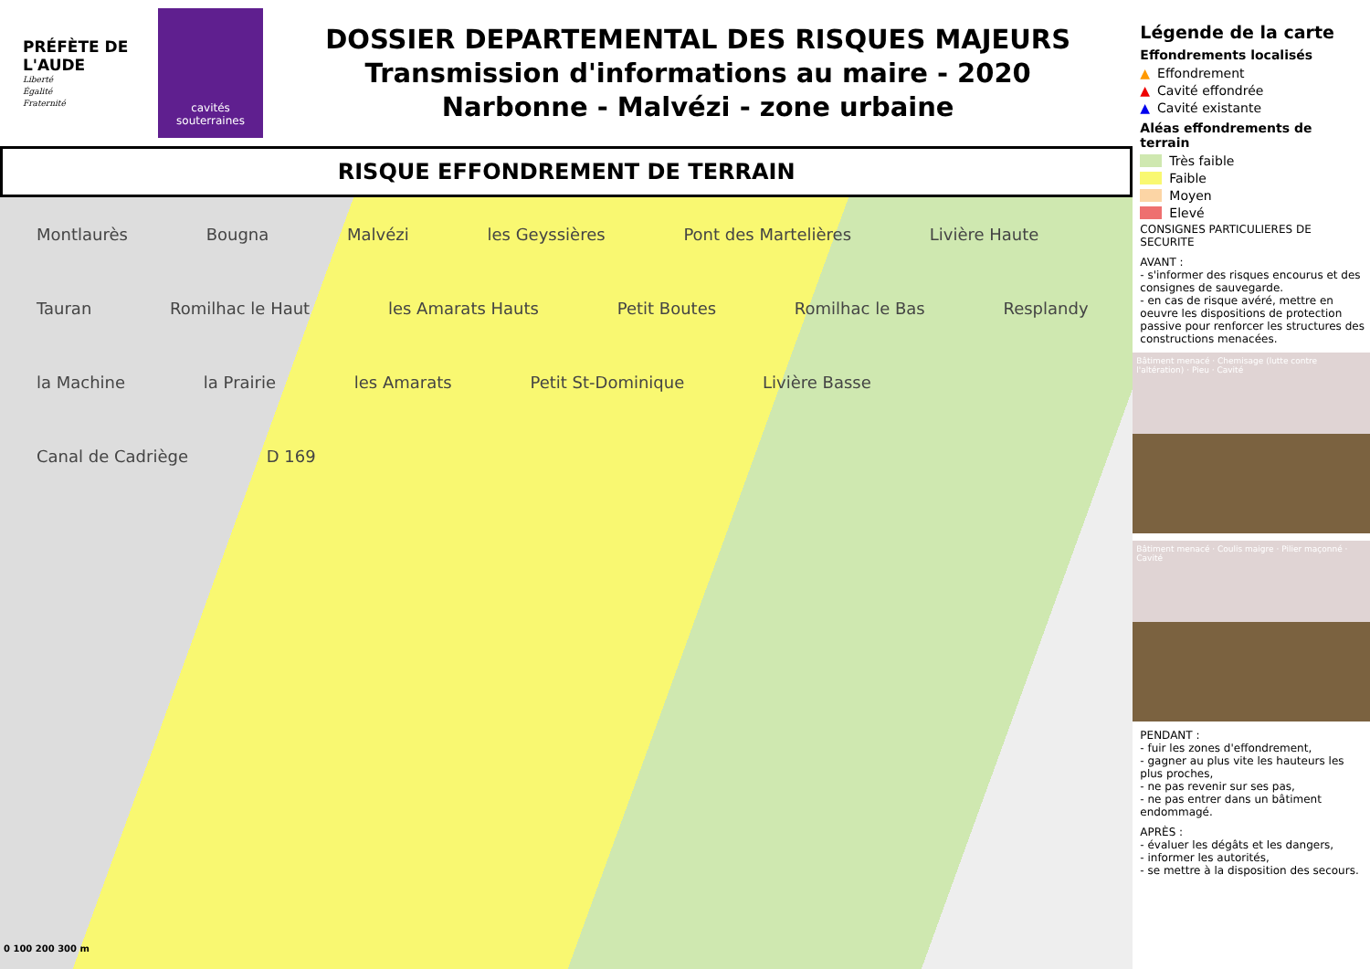PRÉFÈTE DE L'AUDE
Liberté
Égalité
Fraternité
cavités souterraines
DOSSIER DEPARTEMENTAL DES RISQUES MAJEURS
Transmission d'informations au maire - 2020
Narbonne - Malvézi - zone urbaine
RISQUE EFFONDREMENT DE TERRAIN
Montlaurès Bougna Malvézi les Geyssières Pont des Martelières Livière Haute Tauran Romilhac le Haut les Amarats Hauts Petit Boutes Romilhac le Bas Resplandy la Machine la Prairie les Amarats Petit St-Dominique Livière Basse Canal de Cadriège D 169
0 100 200 300 m
Légende de la carte
Effondrements localisés
▲ Effondrement
▲ Cavité effondrée
▲ Cavité existante
Aléas effondrements de terrain
Très faible
Faible
Moyen
Elevé
CONSIGNES PARTICULIERES DE SECURITE
AVANT :
- s'informer des risques encourus et des consignes de sauvegarde.
- en cas de risque avéré, mettre en oeuvre les dispositions de protection passive pour renforcer les structures des constructions menacées.
Bâtiment menacé · Chemisage (lutte contre l'altération) · Pieu · Cavité
Bâtiment menacé · Coulis maigre · Pilier maçonné · Cavité
PENDANT :
- fuir les zones d'effondrement,
- gagner au plus vite les hauteurs les plus proches,
- ne pas revenir sur ses pas,
- ne pas entrer dans un bâtiment endommagé.
APRÈS :
- évaluer les dégâts et les dangers,
- informer les autorités,
- se mettre à la disposition des secours.